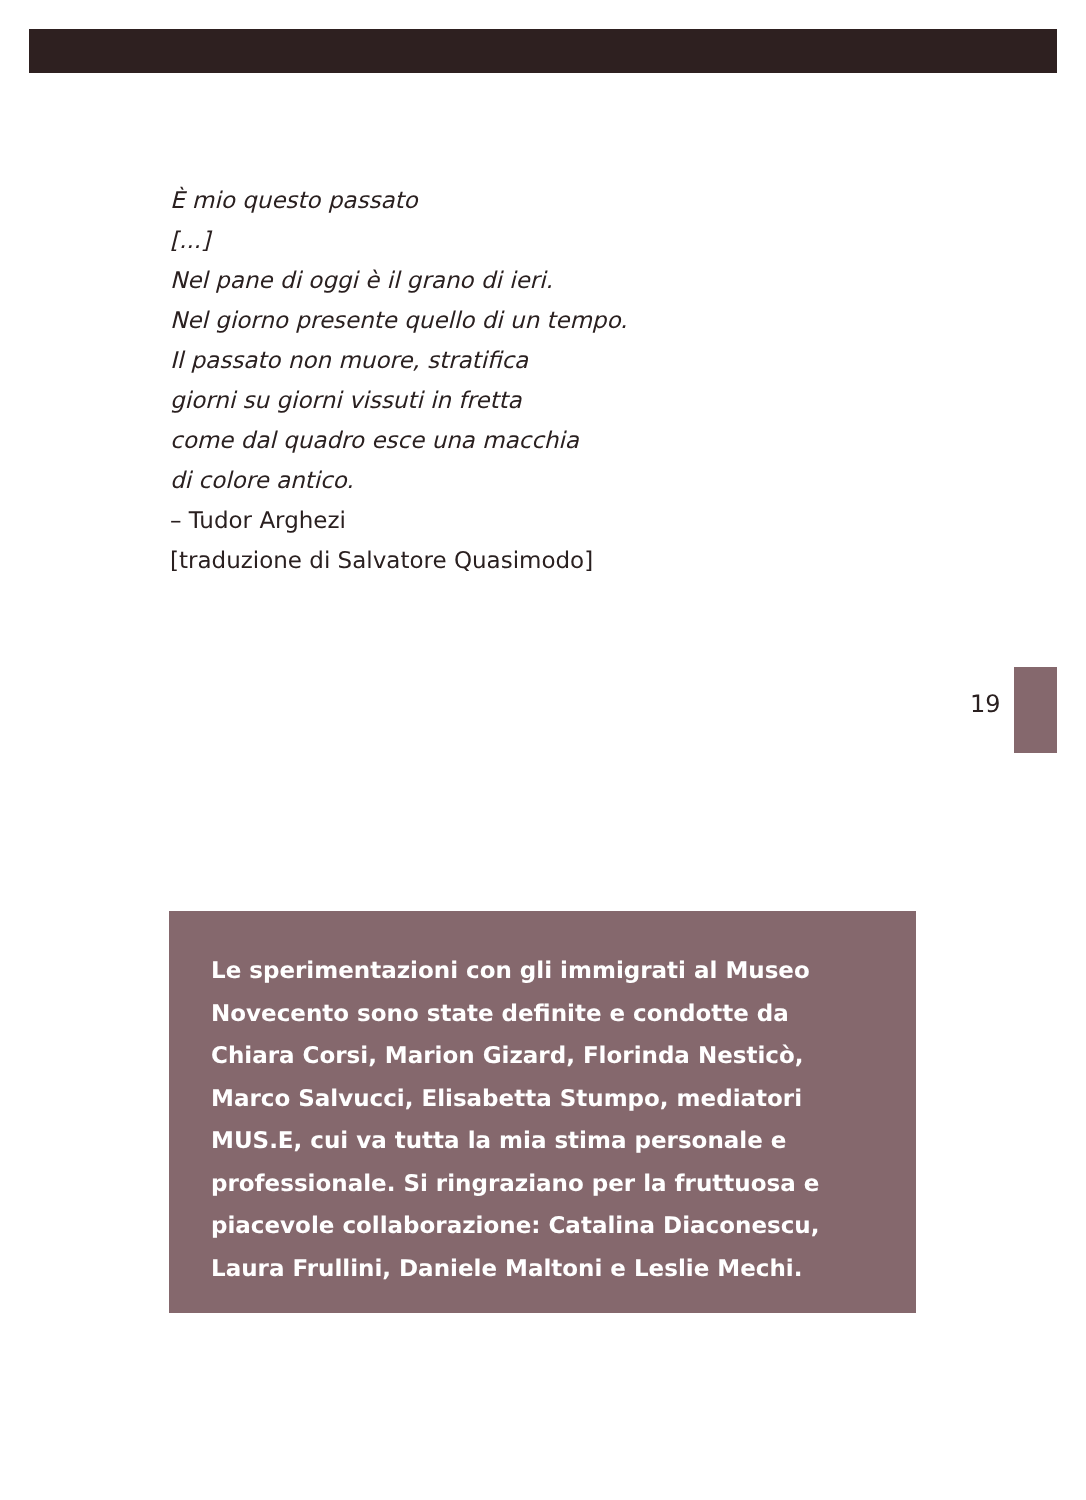È mio questo passato
[...]
Nel pane di oggi è il grano di ieri.
Nel giorno presente quello di un tempo.
Il passato non muore, stratifica
giorni su giorni vissuti in fretta
come dal quadro esce una macchia
di colore antico.
– Tudor Arghezi
[traduzione di Salvatore Quasimodo]
19
Le sperimentazioni con gli immigrati al Museo Novecento sono state definite e condotte da Chiara Corsi, Marion Gizard, Florinda Nesticò, Marco Salvucci, Elisabetta Stumpo, mediatori MUS.E, cui va tutta la mia stima personale e professionale. Si ringraziano per la fruttuosa e piacevole collaborazione: Catalina Diaconescu, Laura Frullini, Daniele Maltoni e Leslie Mechi.